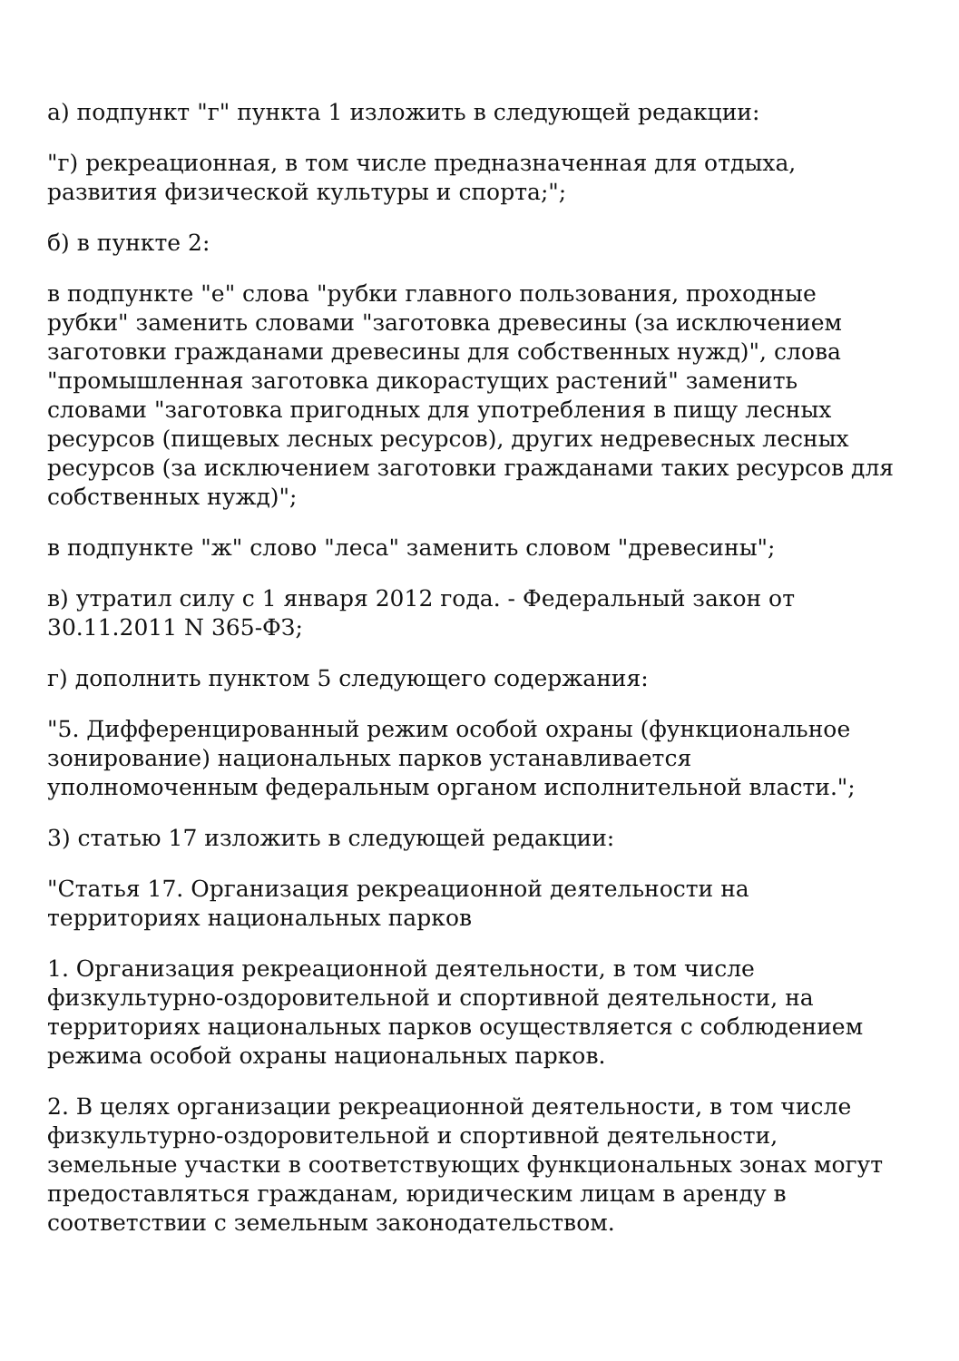а) подпункт "г" пункта 1 изложить в следующей редакции:
"г) рекреационная, в том числе предназначенная для отдыха, развития физической культуры и спорта;";
б) в пункте 2:
в подпункте "е" слова "рубки главного пользования, проходные рубки" заменить словами "заготовка древесины (за исключением заготовки гражданами древесины для собственных нужд)", слова "промышленная заготовка дикорастущих растений" заменить словами "заготовка пригодных для употребления в пищу лесных ресурсов (пищевых лесных ресурсов), других недревесных лесных ресурсов (за исключением заготовки гражданами таких ресурсов для собственных нужд)";
в подпункте "ж" слово "леса" заменить словом "древесины";
в) утратил силу с 1 января 2012 года. - Федеральный закон от 30.11.2011 N 365-ФЗ;
г) дополнить пунктом 5 следующего содержания:
"5. Дифференцированный режим особой охраны (функциональное зонирование) национальных парков устанавливается уполномоченным федеральным органом исполнительной власти.";
3) статью 17 изложить в следующей редакции:
"Статья 17. Организация рекреационной деятельности на территориях национальных парков
1. Организация рекреационной деятельности, в том числе физкультурно-оздоровительной и спортивной деятельности, на территориях национальных парков осуществляется с соблюдением режима особой охраны национальных парков.
2. В целях организации рекреационной деятельности, в том числе физкультурно-оздоровительной и спортивной деятельности, земельные участки в соответствующих функциональных зонах могут предоставляться гражданам, юридическим лицам в аренду в соответствии с земельным законодательством.